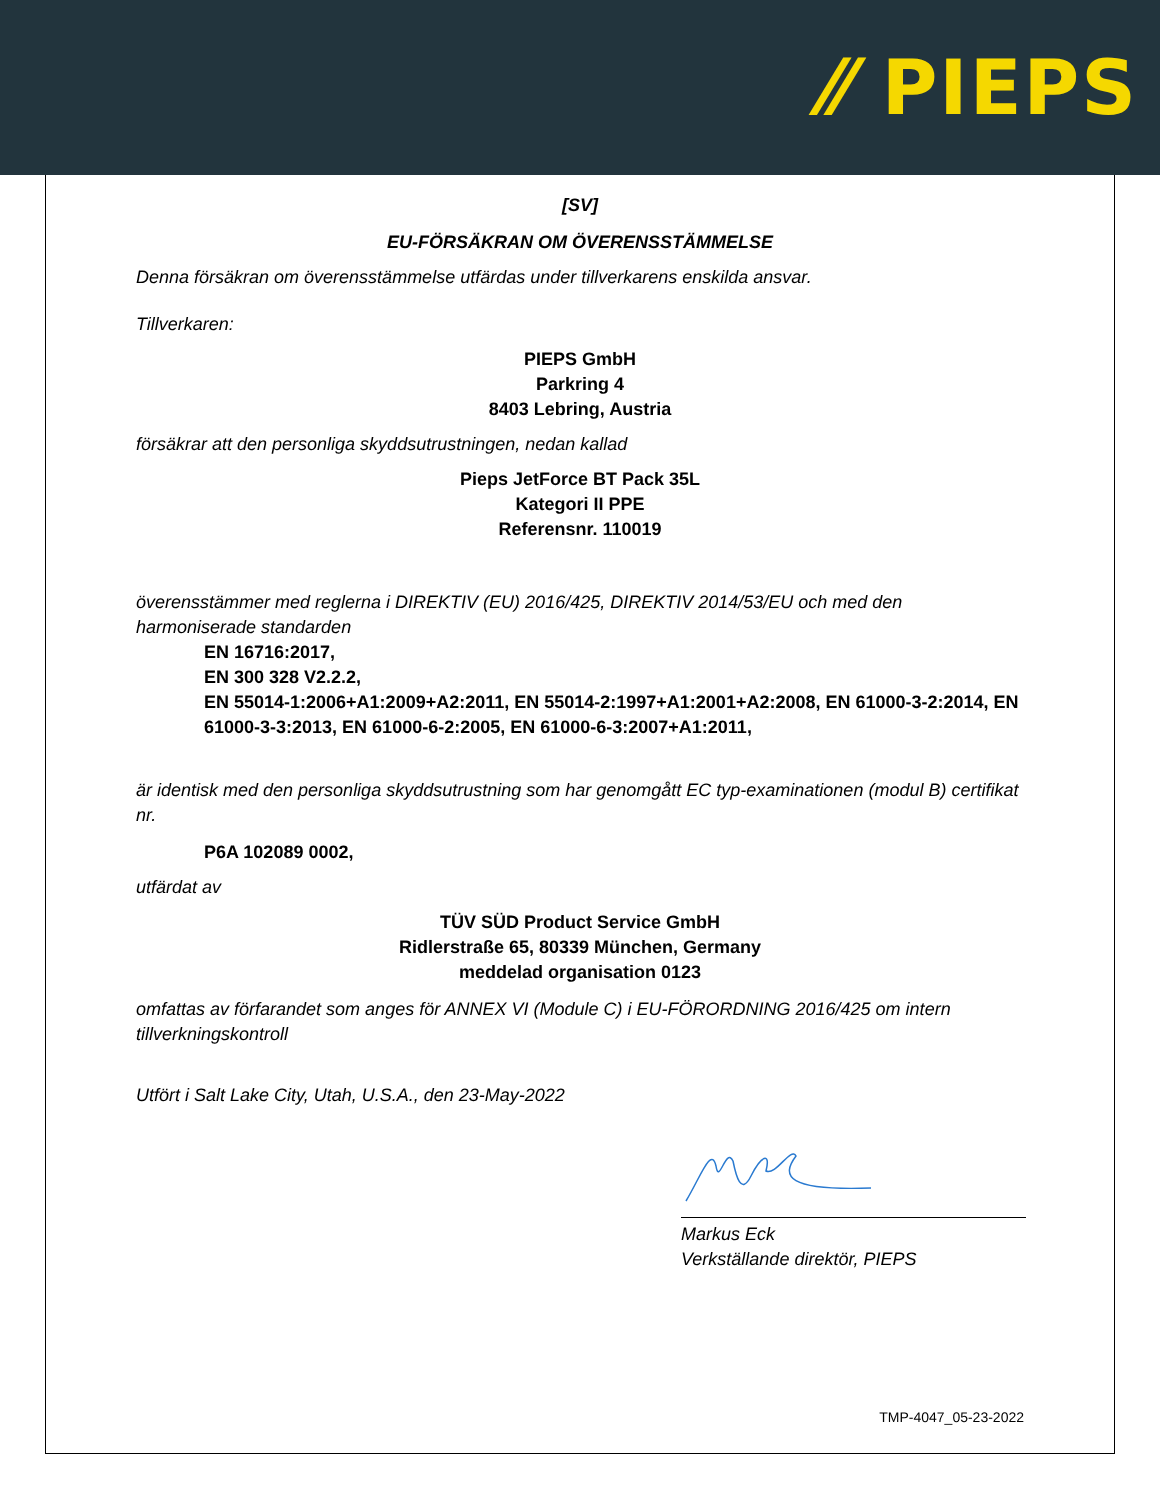⁄⁄ PIEPS
[SV]
EU-FÖRSÄKRAN OM ÖVERENSSTÄMMELSE
Denna försäkran om överensstämmelse utfärdas under tillverkarens enskilda ansvar.
Tillverkaren:
PIEPS GmbH
Parkring 4
8403 Lebring, Austria
försäkrar att den personliga skyddsutrustningen, nedan kallad
Pieps JetForce BT Pack 35L
Kategori II PPE
Referensnr. 110019
överensstämmer med reglerna i DIREKTIV (EU) 2016/425, DIREKTIV 2014/53/EU och med den harmoniserade standarden
EN 16716:2017,
EN 300 328 V2.2.2,
EN 55014-1:2006+A1:2009+A2:2011, EN 55014-2:1997+A1:2001+A2:2008, EN 61000-3-2:2014, EN 61000-3-3:2013, EN 61000-6-2:2005, EN 61000-6-3:2007+A1:2011,
är identisk med den personliga skyddsutrustning som har genomgått EC typ-examinationen (modul B) certifikat nr.
P6A 102089 0002,
utfärdat av
TÜV SÜD Product Service GmbH
Ridlerstraße 65, 80339 München, Germany
meddelad organisation 0123
omfattas av förfarandet som anges för ANNEX VI (Module C) i EU-FÖRORDNING 2016/425 om intern tillverkningskontroll
Utfört i Salt Lake City, Utah, U.S.A., den 23-May-2022
Markus Eck
Verkställande direktör, PIEPS
TMP-4047_05-23-2022